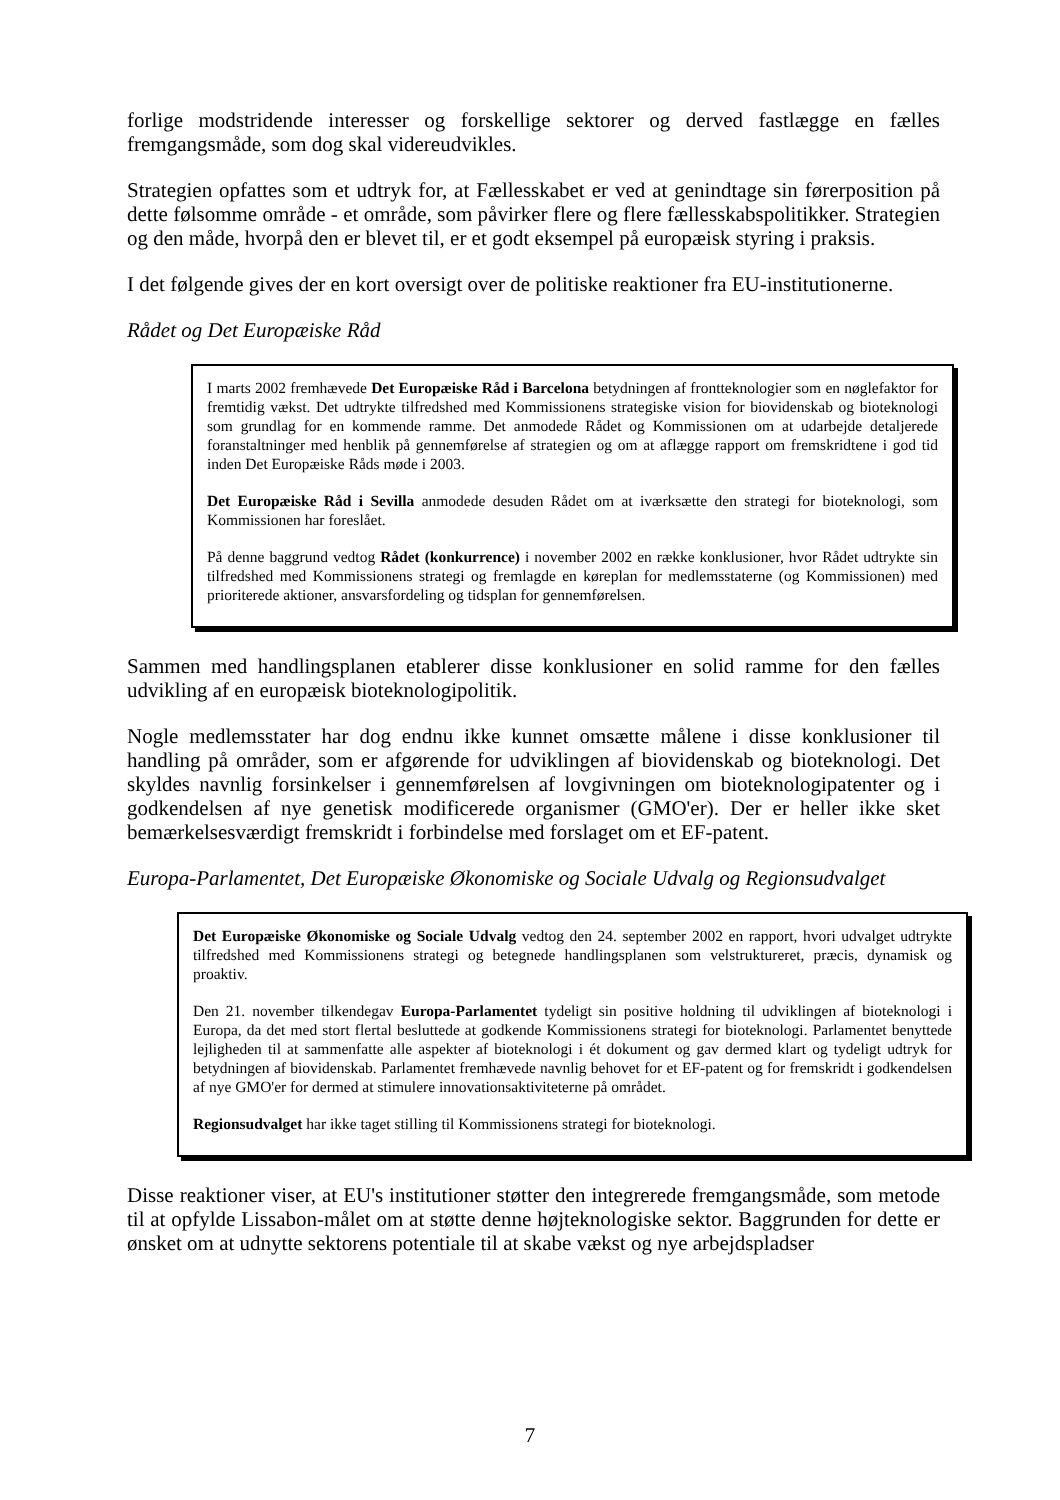forlige modstridende interesser og forskellige sektorer og derved fastlægge en fælles fremgangsmåde, som dog skal videreudvikles.
Strategien opfattes som et udtryk for, at Fællesskabet er ved at genindtage sin førerposition på dette følsomme område - et område, som påvirker flere og flere fællesskabspolitikker. Strategien og den måde, hvorpå den er blevet til, er et godt eksempel på europæisk styring i praksis.
I det følgende gives der en kort oversigt over de politiske reaktioner fra EU-institutionerne.
Rådet og Det Europæiske Råd
I marts 2002 fremhævede Det Europæiske Råd i Barcelona betydningen af frontteknologier som en nøglefaktor for fremtidig vækst. Det udtrykte tilfredshed med Kommissionens strategiske vision for biovidenskab og bioteknologi som grundlag for en kommende ramme. Det anmodede Rådet og Kommissionen om at udarbejde detaljerede foranstaltninger med henblik på gennemførelse af strategien og om at aflægge rapport om fremskridtene i god tid inden Det Europæiske Råds møde i 2003.
Det Europæiske Råd i Sevilla anmodede desuden Rådet om at iværksætte den strategi for bioteknologi, som Kommissionen har foreslået.
På denne baggrund vedtog Rådet (konkurrence) i november 2002 en række konklusioner, hvor Rådet udtrykte sin tilfredshed med Kommissionens strategi og fremlagde en køreplan for medlemsstaterne (og Kommissionen) med prioriterede aktioner, ansvarsfordeling og tidsplan for gennemførelsen.
Sammen med handlingsplanen etablerer disse konklusioner en solid ramme for den fælles udvikling af en europæisk bioteknologipolitik.
Nogle medlemsstater har dog endnu ikke kunnet omsætte målene i disse konklusioner til handling på områder, som er afgørende for udviklingen af biovidenskab og bioteknologi. Det skyldes navnlig forsinkelser i gennemførelsen af lovgivningen om bioteknologipatenter og i godkendelsen af nye genetisk modificerede organismer (GMO'er). Der er heller ikke sket bemærkelsesværdigt fremskridt i forbindelse med forslaget om et EF-patent.
Europa-Parlamentet, Det Europæiske Økonomiske og Sociale Udvalg og Regionsudvalget
Det Europæiske Økonomiske og Sociale Udvalg vedtog den 24. september 2002 en rapport, hvori udvalget udtrykte tilfredshed med Kommissionens strategi og betegnede handlingsplanen som velstruktureret, præcis, dynamisk og proaktiv.
Den 21. november tilkendegav Europa-Parlamentet tydeligt sin positive holdning til udviklingen af bioteknologi i Europa, da det med stort flertal besluttede at godkende Kommissionens strategi for bioteknologi. Parlamentet benyttede lejligheden til at sammenfatte alle aspekter af bioteknologi i ét dokument og gav dermed klart og tydeligt udtryk for betydningen af biovidenskab. Parlamentet fremhævede navnlig behovet for et EF-patent og for fremskridt i godkendelsen af nye GMO'er for dermed at stimulere innovationsaktiviteterne på området.
Regionsudvalget har ikke taget stilling til Kommissionens strategi for bioteknologi.
Disse reaktioner viser, at EU's institutioner støtter den integrerede fremgangsmåde, som metode til at opfylde Lissabon-målet om at støtte denne højteknologiske sektor. Baggrunden for dette er ønsket om at udnytte sektorens potentiale til at skabe vækst og nye arbejdspladser
7